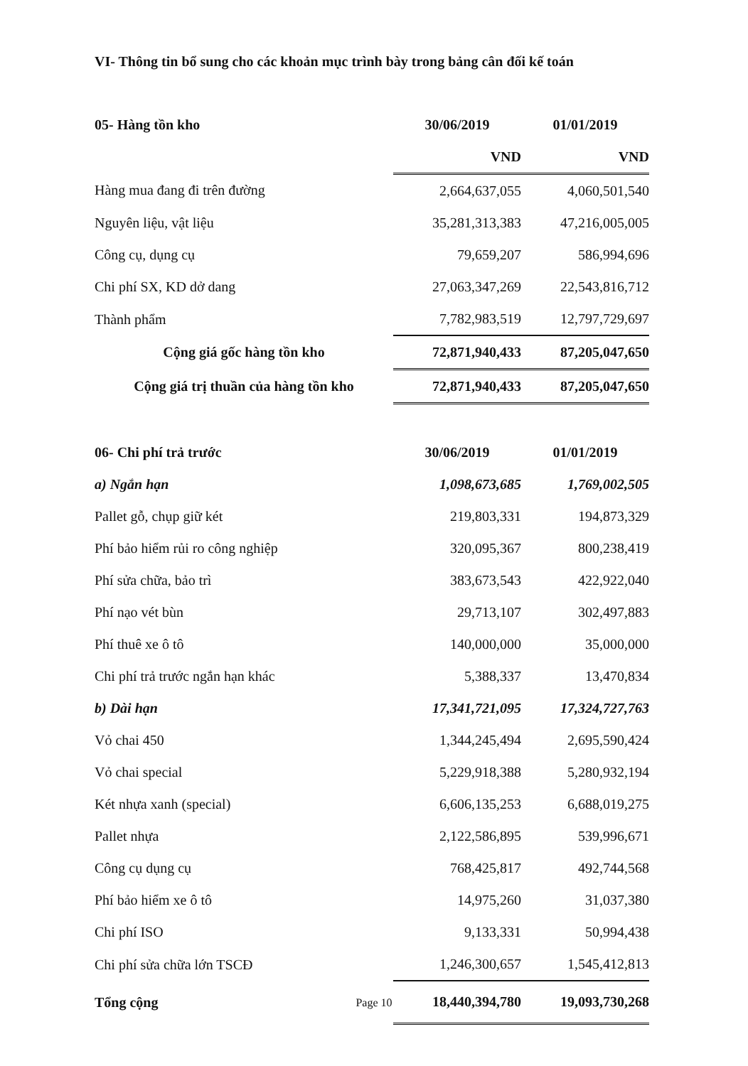VI- Thông tin bổ sung cho các khoản mục trình bày trong bảng cân đối kế toán
| 05- Hàng tồn kho | 30/06/2019 | 01/01/2019 |
| | VND | VND |
| Hàng mua đang đi trên đường | 2,664,637,055 | 4,060,501,540 |
| Nguyên liệu, vật liệu | 35,281,313,383 | 47,216,005,005 |
| Công cụ, dụng cụ | 79,659,207 | 586,994,696 |
| Chi phí SX, KD dở dang | 27,063,347,269 | 22,543,816,712 |
| Thành phẩm | 7,782,983,519 | 12,797,729,697 |
| Cộng giá gốc hàng tồn kho | 72,871,940,433 | 87,205,047,650 |
| Cộng giá trị thuần của hàng tồn kho | 72,871,940,433 | 87,205,047,650 |
| 06- Chi phí trả trước | 30/06/2019 | 01/01/2019 |
| a) Ngắn hạn | 1,098,673,685 | 1,769,002,505 |
| Pallet gỗ, chụp giữ két | 219,803,331 | 194,873,329 |
| Phí bảo hiểm rủi ro công nghiệp | 320,095,367 | 800,238,419 |
| Phí sửa chữa, bảo trì | 383,673,543 | 422,922,040 |
| Phí nạo vét bùn | 29,713,107 | 302,497,883 |
| Phí thuê xe ô tô | 140,000,000 | 35,000,000 |
| Chi phí trả trước ngắn hạn khác | 5,388,337 | 13,470,834 |
| b) Dài hạn | 17,341,721,095 | 17,324,727,763 |
| Vỏ chai 450 | 1,344,245,494 | 2,695,590,424 |
| Vỏ chai special | 5,229,918,388 | 5,280,932,194 |
| Két nhựa xanh (special) | 6,606,135,253 | 6,688,019,275 |
| Pallet nhựa | 2,122,586,895 | 539,996,671 |
| Công cụ dụng cụ | 768,425,817 | 492,744,568 |
| Phí bảo hiểm xe ô tô | 14,975,260 | 31,037,380 |
| Chi phí ISO | 9,133,331 | 50,994,438 |
| Chi phí sửa chữa lớn TSCĐ | 1,246,300,657 | 1,545,412,813 |
| Tổng cộng | 18,440,394,780 | 19,093,730,268 |
Page 10